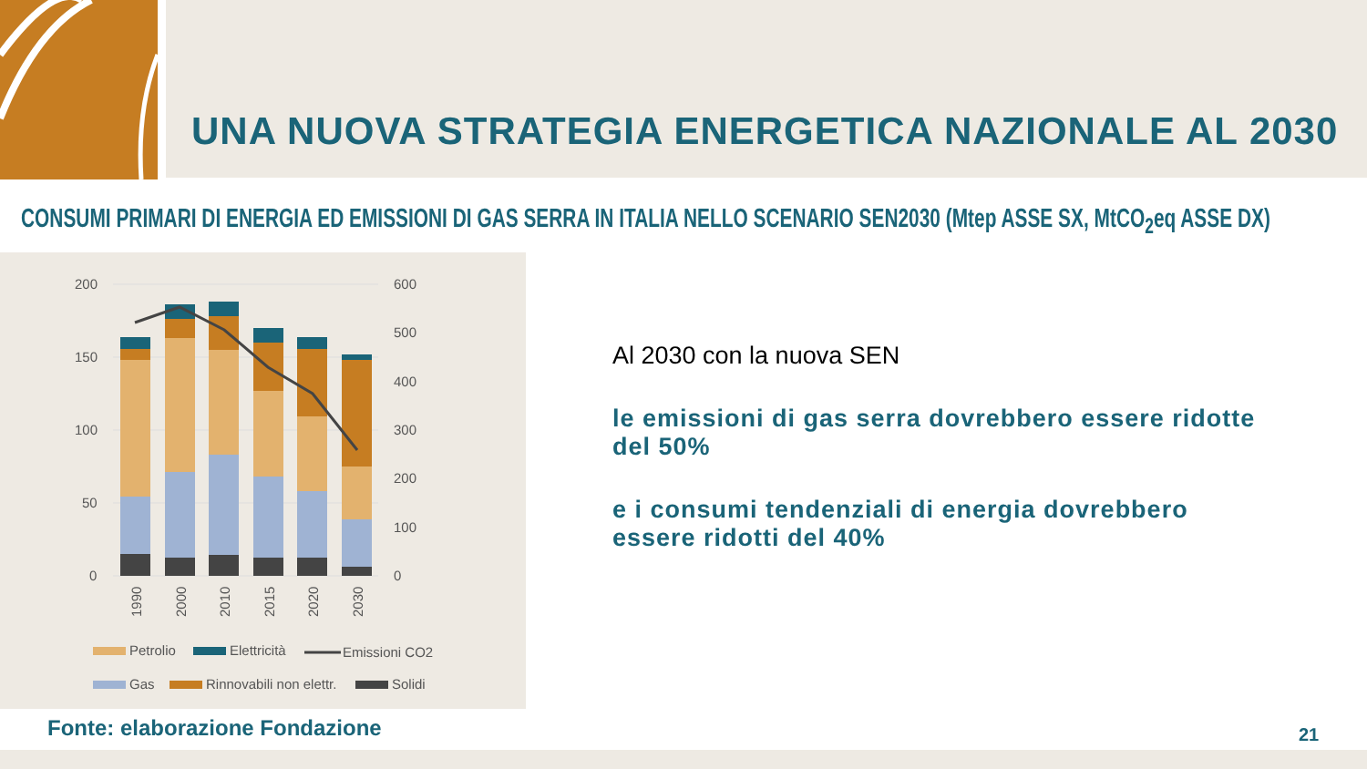UNA NUOVA STRATEGIA ENERGETICA NAZIONALE AL 2030
CONSUMI PRIMARI DI ENERGIA ED EMISSIONI DI GAS SERRA IN ITALIA NELLO SCENARIO SEN2030 (Mtep ASSE SX, MtCO<sub>2</sub>eq ASSE DX)
200
150
100
50
0
600
500
400
300
200
100
0
1990
2000
2010
2015
2020
2030
Petrolio
Elettricità
Emissioni CO2
Gas
Rinnovabili non elettr.
Solidi
Al 2030 con la nuova SEN
le emissioni di gas serra dovrebbero essere ridotte del 50%
e i consumi tendenziali di energia dovrebbero essere ridotti del 40%
Fonte: elaborazione Fondazione 21